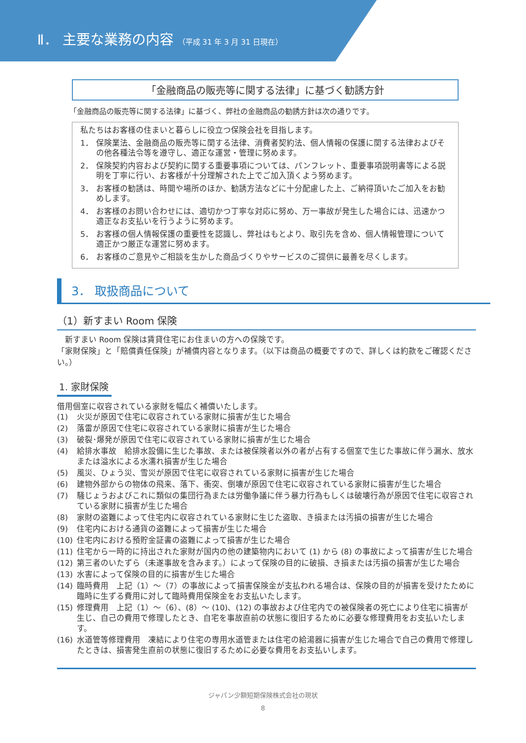Ⅱ． 主要な業務の内容 （平成 31 年 3 月 31 日現在）
「金融商品の販売等に関する法律」に基づく勧誘方針
「金融商品の販売等に関する法律」に基づく、弊社の金融商品の勧誘方針は次の通りです。
私たちはお客様の住まいと暮らしに役立つ保険会社を目指します。
1． 保険業法、金融商品の販売等に関する法律、消費者契約法、個人情報の保護に関する法律およびその他各種法令等を遵守し、適正な運営・管理に努めます。
2． 保険契約内容および契約に関する重要事項については、パンフレット、重要事項説明書等による説明を丁寧に行い、お客様が十分理解された上でご加入頂くよう努めます。
3． お客様の勧誘は、時間や場所のほか、勧誘方法などに十分配慮した上、ご納得頂いたご加入をお勧めします。
4． お客様のお問い合わせには、適切かつ丁寧な対応に努め、万一事故が発生した場合には、迅速かつ適正なお支払いを行うように努めます。
5． お客様の個人情報保護の重要性を認識し、弊社はもとより、取引先を含め、個人情報管理について適正かつ厳正な運営に努めます。
6． お客様のご意見やご相談を生かした商品づくりやサービスのご提供に最善を尽くします。
3． 取扱商品について
（1）新すまい Room 保険
　新すまい Room 保険は賃貸住宅にお住まいの方への保険です。
「家財保険」と「賠償責任保険」が補償内容となります。（以下は商品の概要ですので、詳しくは約款をご確認ください。）
1. 家財保険
借用個室に収容されている家財を幅広く補償いたします。
(1) 火災が原因で住宅に収容されている家財に損害が生じた場合
(2) 落雷が原因で住宅に収容されている家財に損害が生じた場合
(3) 破裂･爆発が原因で住宅に収容されている家財に損害が生じた場合
(4) 給排水事故　給排水設備に生じた事故、または被保険者以外の者が占有する個室で生じた事故に伴う漏水、放水または溢水による水濡れ損害が生じた場合
(5) 風災、ひょう災、雪災が原因で住宅に収容されている家財に損害が生じた場合
(6) 建物外部からの物体の飛来、落下、衝突、倒壊が原因で住宅に収容されている家財に損害が生じた場合
(7) 騒じょうおよびこれに類似の集団行為または労働争議に伴う暴力行為もしくは破壊行為が原因で住宅に収容されている家財に損害が生じた場合
(8) 家財の盗難によって住宅内に収容されている家財に生じた盗取、き損または汚損の損害が生じた場合
(9) 住宅内における通貨の盗難によって損害が生じた場合
(10) 住宅内における預貯金証書の盗難によって損害が生じた場合
(11) 住宅から一時的に持出された家財が国内の他の建築物内において (1) から (8) の事故によって損害が生じた場合
(12) 第三者のいたずら（未遂事故を含みます。）によって保険の目的に破損、き損または汚損の損害が生じた場合
(13) 水害によって保険の目的に損害が生じた場合
(14) 臨時費用　上記（1）～（7）の事故によって損害保険金が支払われる場合は、保険の目的が損害を受けたために臨時に生ずる費用に対して臨時費用保険金をお支払いたします。
(15) 修理費用　上記（1）～（6）、(8）～ (10)、(12) の事故および住宅内での被保険者の死亡により住宅に損害が生じ、自己の費用で修理したとき、自宅を事故直前の状態に復旧するために必要な修理費用をお支払いたします。
(16) 水道管等修理費用　凍結により住宅の専用水道管または住宅の給湯器に損害が生じた場合で自己の費用で修理したときは、損害発生直前の状態に復旧するために必要な費用をお支払いします。
ジャパン少額短期保険株式会社の現状
8